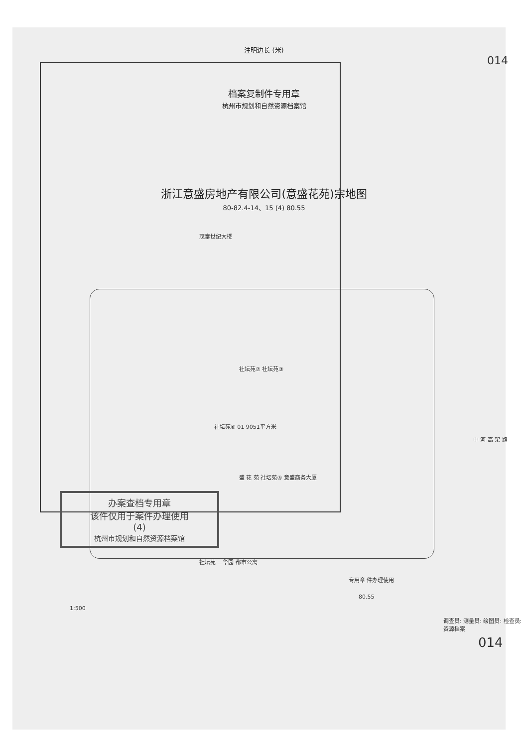注明边长 (米)
014
档案复制件专用章
杭州市规划和自然资源档案馆
浙江意盛房地产有限公司(意盛花苑)宗地图
80-82.4-14、15 (4) 80.55
茂泰世纪大楼
社坛苑⑦ 社坛苑③
社坛苑⑥ 01 9051平方米
中 河 高 架 路
盛 花 苑 社坛苑⑤ 意盛商务大厦
办案查档专用章
该件仅用于案件办理使用
(4)
杭州市规划和自然资源档案馆
社坛苑 三华园 都市公寓
专用章 件办理使用
80.55
1:500
调查员: 测量员: 绘图员: 检查员: 资源档案
014